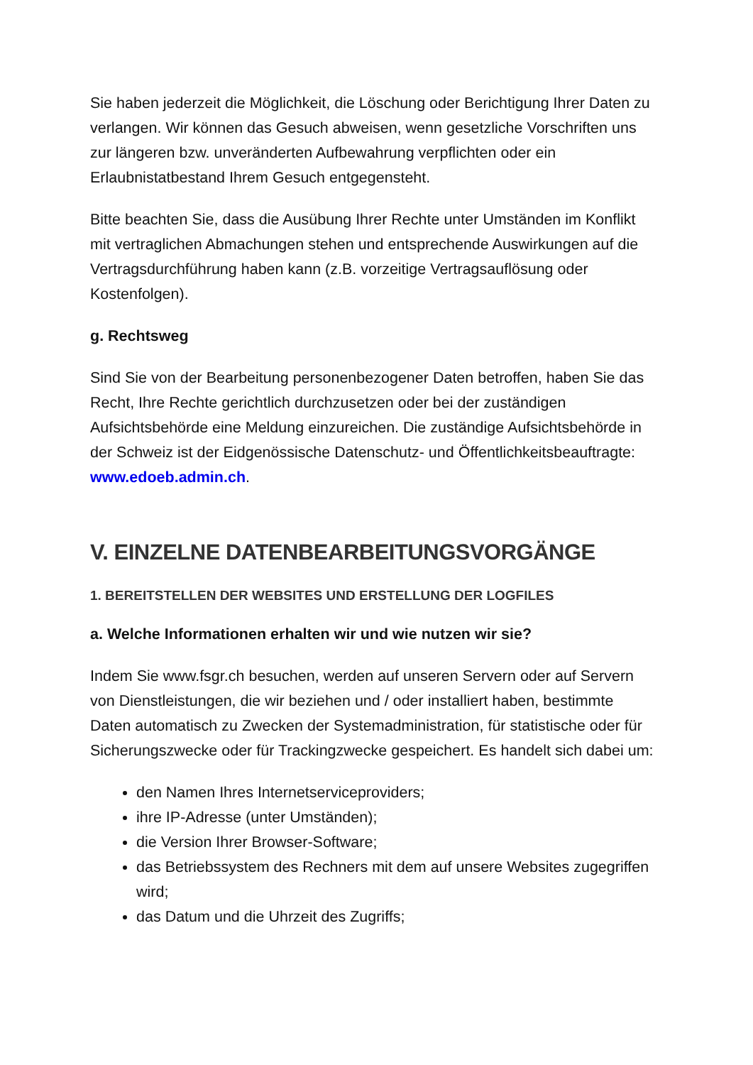Sie haben jederzeit die Möglichkeit, die Löschung oder Berichtigung Ihrer Daten zu verlangen. Wir können das Gesuch abweisen, wenn gesetzliche Vorschriften uns zur längeren bzw. unveränderten Aufbewahrung verpflichten oder ein Erlaubnistatbestand Ihrem Gesuch entgegensteht.
Bitte beachten Sie, dass die Ausübung Ihrer Rechte unter Umständen im Konflikt mit vertraglichen Abmachungen stehen und entsprechende Auswirkungen auf die Vertragsdurchführung haben kann (z.B. vorzeitige Vertragsauflösung oder Kostenfolgen).
g. Rechtsweg
Sind Sie von der Bearbeitung personenbezogener Daten betroffen, haben Sie das Recht, Ihre Rechte gerichtlich durchzusetzen oder bei der zuständigen Aufsichtsbehörde eine Meldung einzureichen. Die zuständige Aufsichtsbehörde in der Schweiz ist der Eidgenössische Datenschutz- und Öffentlichkeitsbeauftragte: www.edoeb.admin.ch.
V. EINZELNE DATENBEARBEITUNGSVORGÄNGE
1. BEREITSTELLEN DER WEBSITES UND ERSTELLUNG DER LOGFILES
a. Welche Informationen erhalten wir und wie nutzen wir sie?
Indem Sie www.fsgr.ch besuchen, werden auf unseren Servern oder auf Servern von Dienstleistungen, die wir beziehen und / oder installiert haben, bestimmte Daten automatisch zu Zwecken der Systemadministration, für statistische oder für Sicherungszwecke oder für Trackingzwecke gespeichert. Es handelt sich dabei um:
den Namen Ihres Internetserviceproviders;
ihre IP-Adresse (unter Umständen);
die Version Ihrer Browser-Software;
das Betriebssystem des Rechners mit dem auf unsere Websites zugegriffen wird;
das Datum und die Uhrzeit des Zugriffs;